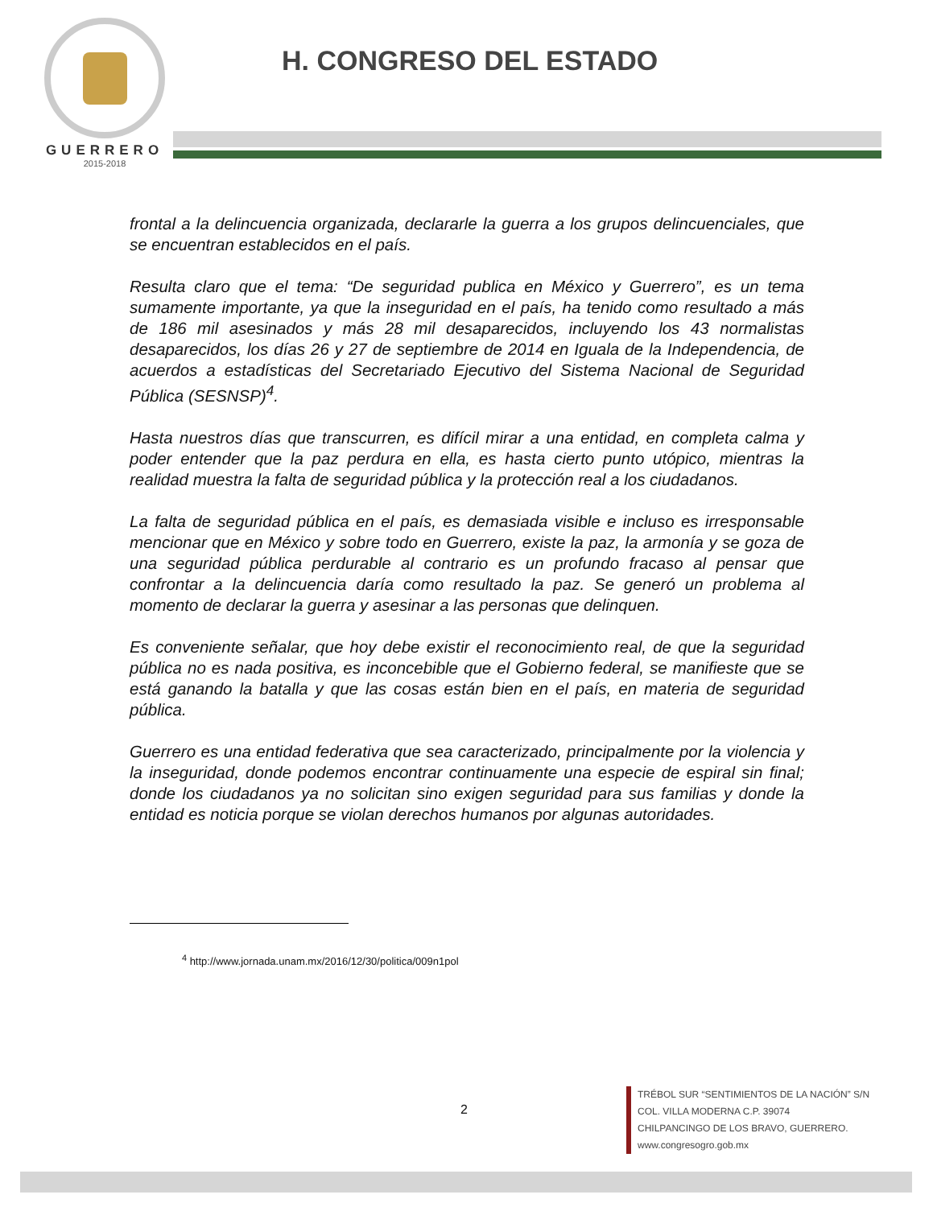GUERRERO
2015-2018
H. CONGRESO DEL ESTADO
frontal a la delincuencia organizada, declararle la guerra a los grupos delincuenciales, que se encuentran establecidos en el país.
Resulta claro que el tema: “De seguridad publica en México y Guerrero”, es un tema sumamente importante, ya que la inseguridad en el país, ha tenido como resultado a más de 186 mil asesinados y más 28 mil desaparecidos, incluyendo los 43 normalistas desaparecidos, los días 26 y 27 de septiembre de 2014 en Iguala de la Independencia, de acuerdos a estadísticas del Secretariado Ejecutivo del Sistema Nacional de Seguridad Pública (SESNSP)<sup>4</sup>.
Hasta nuestros días que transcurren, es difícil mirar a una entidad, en completa calma y poder entender que la paz perdura en ella, es hasta cierto punto utópico, mientras la realidad muestra la falta de seguridad pública y la protección real a los ciudadanos.
La falta de seguridad pública en el país, es demasiada visible e incluso es irresponsable mencionar que en México y sobre todo en Guerrero, existe la paz, la armonía y se goza de una seguridad pública perdurable al contrario es un profundo fracaso al pensar que confrontar a la delincuencia daría como resultado la paz. Se generó un problema al momento de declarar la guerra y asesinar a las personas que delinquen.
Es conveniente señalar, que hoy debe existir el reconocimiento real, de que la seguridad pública no es nada positiva, es inconcebible que el Gobierno federal, se manifieste que se está ganando la batalla y que las cosas están bien en el país, en materia de seguridad pública.
Guerrero es una entidad federativa que sea caracterizado, principalmente por la violencia y la inseguridad, donde podemos encontrar continuamente una especie de espiral sin final; donde los ciudadanos ya no solicitan sino exigen seguridad para sus familias y donde la entidad es noticia porque se violan derechos humanos por algunas autoridades.
<sup>4</sup> http://www.jornada.unam.mx/2016/12/30/politica/009n1pol
2
TRÉBOL SUR “SENTIMIENTOS DE LA NACIÓN” S/N
COL. VILLA MODERNA C.P. 39074
CHILPANCINGO DE LOS BRAVO, GUERRERO.
www.congresogro.gob.mx